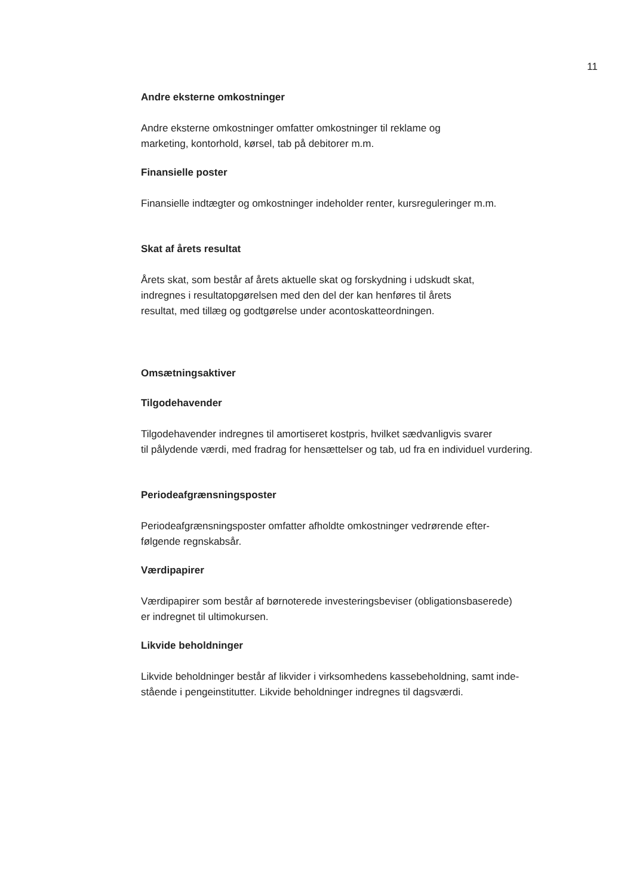11
Andre eksterne omkostninger
Andre eksterne omkostninger omfatter omkostninger til reklame og
marketing, kontorhold, kørsel, tab på debitorer m.m.
Finansielle poster
Finansielle indtægter og omkostninger indeholder renter, kursreguleringer m.m.
Skat af årets resultat
Årets skat, som består af årets aktuelle skat og forskydning i udskudt skat,
indregnes i resultatopgørelsen med den del der kan henføres til årets
resultat, med tillæg og godtgørelse under acontoskatteordningen.
Omsætningsaktiver
Tilgodehavender
Tilgodehavender indregnes til amortiseret kostpris, hvilket sædvanligvis svarer
til pålydende værdi, med fradrag for hensættelser og tab, ud fra en individuel vurdering.
Periodeafgrænsningsposter
Periodeafgrænsningsposter omfatter afholdte omkostninger vedrørende efter-
følgende regnskabsår.
Værdipapirer
Værdipapirer som består af børnoterede investeringsbeviser (obligationsbaserede)
er indregnet til ultimokursen.
Likvide beholdninger
Likvide beholdninger består af likvider i virksomhedens kassebeholdning, samt inde-
stående i pengeinstitutter. Likvide beholdninger indregnes til dagsværdi.